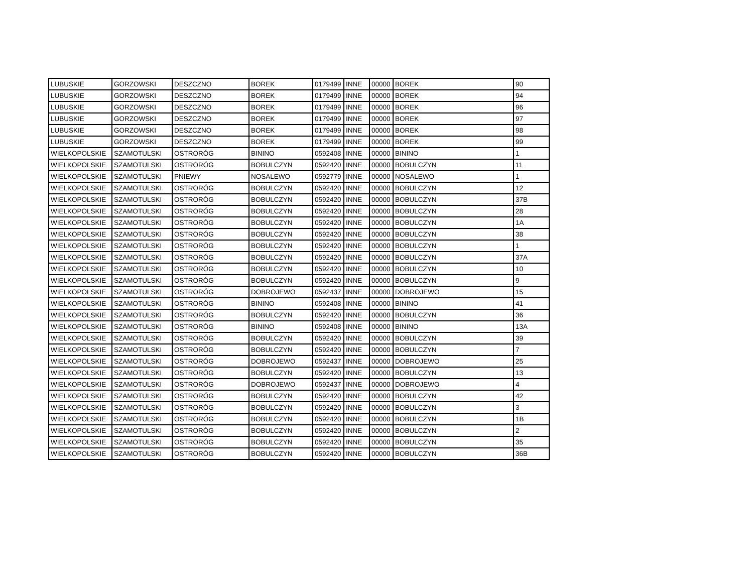| LUBUSKIE | GORZOWSKI | DESZCZNO | BOREK | 0179499 | INNE | 00000 | BOREK | 90 |
| LUBUSKIE | GORZOWSKI | DESZCZNO | BOREK | 0179499 | INNE | 00000 | BOREK | 94 |
| LUBUSKIE | GORZOWSKI | DESZCZNO | BOREK | 0179499 | INNE | 00000 | BOREK | 96 |
| LUBUSKIE | GORZOWSKI | DESZCZNO | BOREK | 0179499 | INNE | 00000 | BOREK | 97 |
| LUBUSKIE | GORZOWSKI | DESZCZNO | BOREK | 0179499 | INNE | 00000 | BOREK | 98 |
| LUBUSKIE | GORZOWSKI | DESZCZNO | BOREK | 0179499 | INNE | 00000 | BOREK | 99 |
| WIELKOPOLSKIE | SZAMOTULSKI | OSTRORÓG | BININO | 0592408 | INNE | 00000 | BININO | 1 |
| WIELKOPOLSKIE | SZAMOTULSKI | OSTRORÓG | BOBULCZYN | 0592420 | INNE | 00000 | BOBULCZYN | 11 |
| WIELKOPOLSKIE | SZAMOTULSKI | PNIEWY | NOSALEWO | 0592779 | INNE | 00000 | NOSALEWO | 1 |
| WIELKOPOLSKIE | SZAMOTULSKI | OSTRORÓG | BOBULCZYN | 0592420 | INNE | 00000 | BOBULCZYN | 12 |
| WIELKOPOLSKIE | SZAMOTULSKI | OSTRORÓG | BOBULCZYN | 0592420 | INNE | 00000 | BOBULCZYN | 37B |
| WIELKOPOLSKIE | SZAMOTULSKI | OSTRORÓG | BOBULCZYN | 0592420 | INNE | 00000 | BOBULCZYN | 28 |
| WIELKOPOLSKIE | SZAMOTULSKI | OSTRORÓG | BOBULCZYN | 0592420 | INNE | 00000 | BOBULCZYN | 1A |
| WIELKOPOLSKIE | SZAMOTULSKI | OSTRORÓG | BOBULCZYN | 0592420 | INNE | 00000 | BOBULCZYN | 38 |
| WIELKOPOLSKIE | SZAMOTULSKI | OSTRORÓG | BOBULCZYN | 0592420 | INNE | 00000 | BOBULCZYN | 1 |
| WIELKOPOLSKIE | SZAMOTULSKI | OSTRORÓG | BOBULCZYN | 0592420 | INNE | 00000 | BOBULCZYN | 37A |
| WIELKOPOLSKIE | SZAMOTULSKI | OSTRORÓG | BOBULCZYN | 0592420 | INNE | 00000 | BOBULCZYN | 10 |
| WIELKOPOLSKIE | SZAMOTULSKI | OSTRORÓG | BOBULCZYN | 0592420 | INNE | 00000 | BOBULCZYN | 9 |
| WIELKOPOLSKIE | SZAMOTULSKI | OSTRORÓG | DOBROJEWO | 0592437 | INNE | 00000 | DOBROJEWO | 15 |
| WIELKOPOLSKIE | SZAMOTULSKI | OSTRORÓG | BININO | 0592408 | INNE | 00000 | BININO | 41 |
| WIELKOPOLSKIE | SZAMOTULSKI | OSTRORÓG | BOBULCZYN | 0592420 | INNE | 00000 | BOBULCZYN | 36 |
| WIELKOPOLSKIE | SZAMOTULSKI | OSTRORÓG | BININO | 0592408 | INNE | 00000 | BININO | 13A |
| WIELKOPOLSKIE | SZAMOTULSKI | OSTRORÓG | BOBULCZYN | 0592420 | INNE | 00000 | BOBULCZYN | 39 |
| WIELKOPOLSKIE | SZAMOTULSKI | OSTRORÓG | BOBULCZYN | 0592420 | INNE | 00000 | BOBULCZYN | 7 |
| WIELKOPOLSKIE | SZAMOTULSKI | OSTRORÓG | DOBROJEWO | 0592437 | INNE | 00000 | DOBROJEWO | 25 |
| WIELKOPOLSKIE | SZAMOTULSKI | OSTRORÓG | BOBULCZYN | 0592420 | INNE | 00000 | BOBULCZYN | 13 |
| WIELKOPOLSKIE | SZAMOTULSKI | OSTRORÓG | DOBROJEWO | 0592437 | INNE | 00000 | DOBROJEWO | 4 |
| WIELKOPOLSKIE | SZAMOTULSKI | OSTRORÓG | BOBULCZYN | 0592420 | INNE | 00000 | BOBULCZYN | 42 |
| WIELKOPOLSKIE | SZAMOTULSKI | OSTRORÓG | BOBULCZYN | 0592420 | INNE | 00000 | BOBULCZYN | 3 |
| WIELKOPOLSKIE | SZAMOTULSKI | OSTRORÓG | BOBULCZYN | 0592420 | INNE | 00000 | BOBULCZYN | 1B |
| WIELKOPOLSKIE | SZAMOTULSKI | OSTRORÓG | BOBULCZYN | 0592420 | INNE | 00000 | BOBULCZYN | 2 |
| WIELKOPOLSKIE | SZAMOTULSKI | OSTRORÓG | BOBULCZYN | 0592420 | INNE | 00000 | BOBULCZYN | 35 |
| WIELKOPOLSKIE | SZAMOTULSKI | OSTRORÓG | BOBULCZYN | 0592420 | INNE | 00000 | BOBULCZYN | 36B |